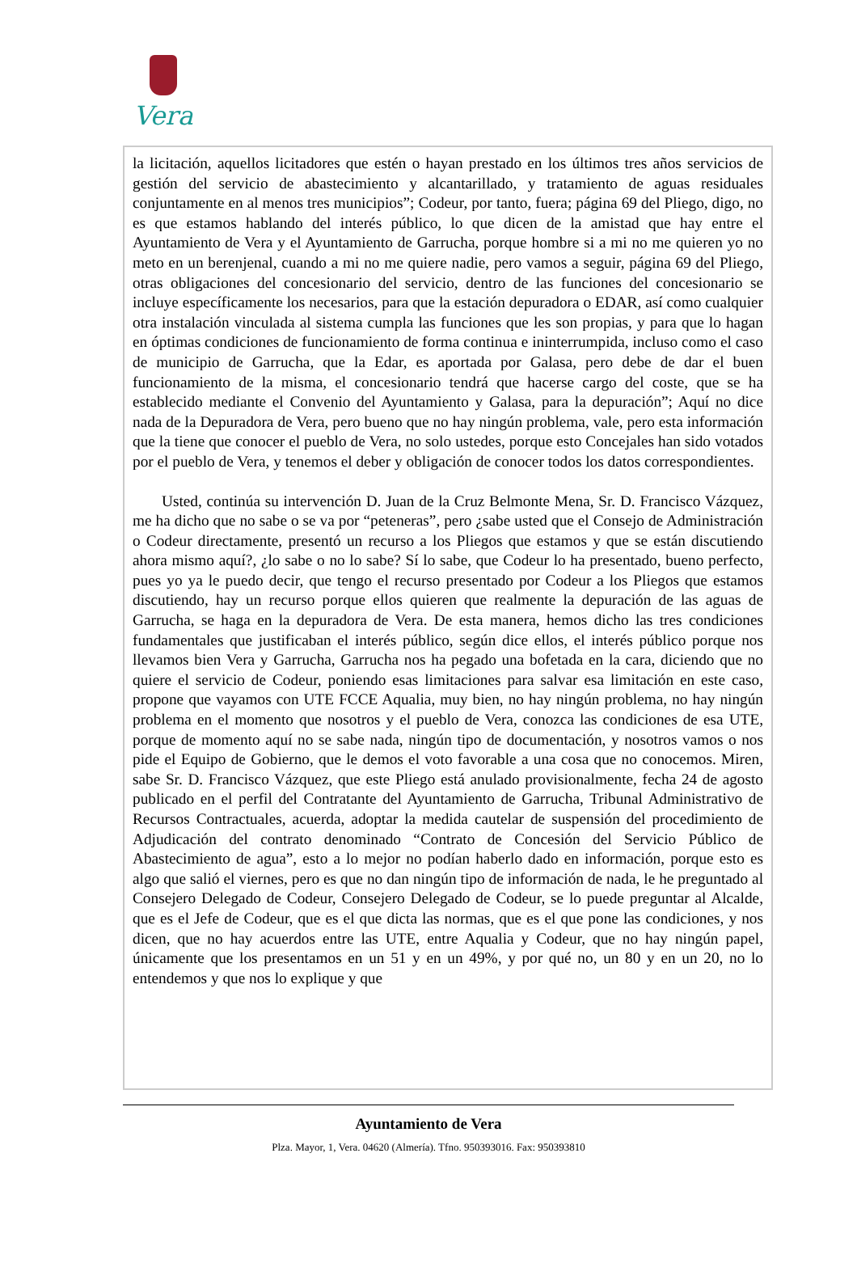Vera
la licitación, aquellos licitadores que estén o hayan prestado en los últimos tres años servicios de gestión del servicio de abastecimiento y alcantarillado, y tratamiento de aguas residuales conjuntamente en al menos tres municipios”; Codeur, por tanto, fuera; página 69 del Pliego, digo, no es que estamos hablando del interés público, lo que dicen de la amistad que hay entre el Ayuntamiento de Vera y el Ayuntamiento de Garrucha, porque hombre si a mi no me quieren yo no meto en un berenjenal, cuando a mi no me quiere nadie, pero vamos a seguir, página 69 del Pliego, otras obligaciones del concesionario del servicio, dentro de las funciones del concesionario se incluye específicamente los necesarios, para que la estación depuradora o EDAR, así como cualquier otra instalación vinculada al sistema cumpla las funciones que les son propias, y para que lo hagan en óptimas condiciones de funcionamiento de forma continua e ininterrumpida, incluso como el caso de municipio de Garrucha, que la Edar, es aportada por Galasa, pero debe de dar el buen funcionamiento de la misma, el concesionario tendrá que hacerse cargo del coste, que se ha establecido mediante el Convenio del Ayuntamiento y Galasa, para la depuración”; Aquí no dice nada de la Depuradora de Vera, pero bueno que no hay ningún problema, vale, pero esta información que la tiene que conocer el pueblo de Vera, no solo ustedes, porque esto Concejales han sido votados por el pueblo de Vera, y tenemos el deber y obligación de conocer todos los datos correspondientes.
Usted, continúa su intervención D. Juan de la Cruz Belmonte Mena, Sr. D. Francisco Vázquez, me ha dicho que no sabe o se va por “peteneras”, pero ¿sabe usted que el Consejo de Administración o Codeur directamente, presentó un recurso a los Pliegos que estamos y que se están discutiendo ahora mismo aquí?, ¿lo sabe o no lo sabe? Sí lo sabe, que Codeur lo ha presentado, bueno perfecto, pues yo ya le puedo decir, que tengo el recurso presentado por Codeur a los Pliegos que estamos discutiendo, hay un recurso porque ellos quieren que realmente la depuración de las aguas de Garrucha, se haga en la depuradora de Vera. De esta manera, hemos dicho las tres condiciones fundamentales que justificaban el interés público, según dice ellos, el interés público porque nos llevamos bien Vera y Garrucha, Garrucha nos ha pegado una bofetada en la cara, diciendo que no quiere el servicio de Codeur, poniendo esas limitaciones para salvar esa limitación en este caso, propone que vayamos con UTE FCCE Aqualia, muy bien, no hay ningún problema, no hay ningún problema en el momento que nosotros y el pueblo de Vera, conozca las condiciones de esa UTE, porque de momento aquí no se sabe nada, ningún tipo de documentación, y nosotros vamos o nos pide el Equipo de Gobierno, que le demos el voto favorable a una cosa que no conocemos. Miren, sabe Sr. D. Francisco Vázquez, que este Pliego está anulado provisionalmente, fecha 24 de agosto publicado en el perfil del Contratante del Ayuntamiento de Garrucha, Tribunal Administrativo de Recursos Contractuales, acuerda, adoptar la medida cautelar de suspensión del procedimiento de Adjudicación del contrato denominado “Contrato de Concesión del Servicio Público de Abastecimiento de agua”, esto a lo mejor no podían haberlo dado en información, porque esto es algo que salió el viernes, pero es que no dan ningún tipo de información de nada, le he preguntado al Consejero Delegado de Codeur, Consejero Delegado de Codeur, se lo puede preguntar al Alcalde, que es el Jefe de Codeur, que es el que dicta las normas, que es el que pone las condiciones, y nos dicen, que no hay acuerdos entre las UTE, entre Aqualia y Codeur, que no hay ningún papel, únicamente que los presentamos en un 51 y en un 49%, y por qué no, un 80 y en un 20, no lo entendemos y que nos lo explique y que
Ayuntamiento de Vera
Plza. Mayor, 1, Vera. 04620 (Almería). Tfno. 950393016. Fax: 950393810